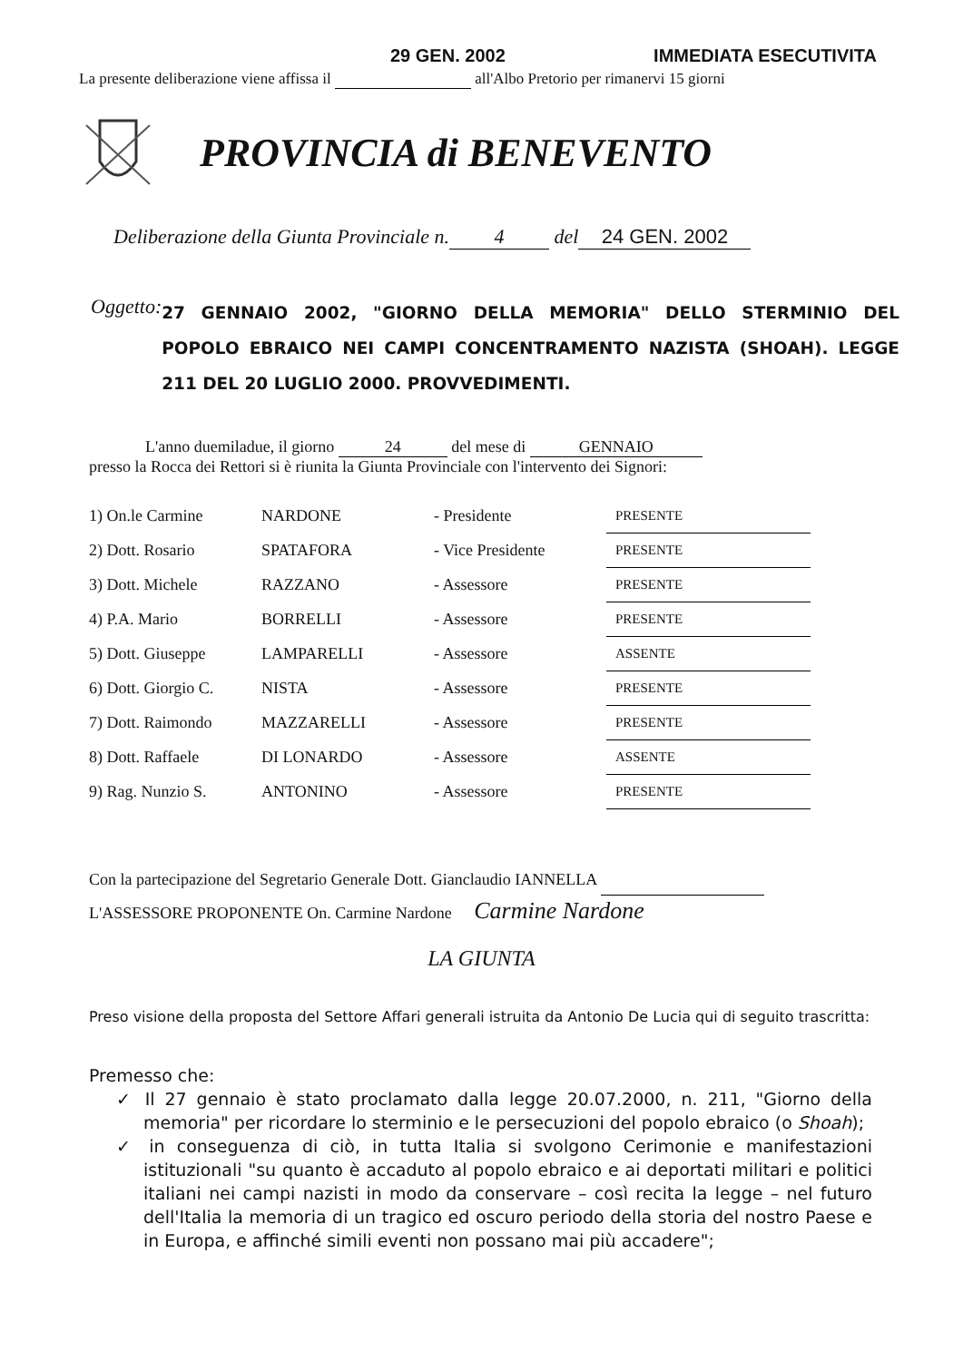29 GEN. 2002 IMMEDIATA ESECUTIVITA
La presente deliberazione viene affissa il all'Albo Pretorio per rimanervi 15 giorni
PROVINCIA di BENEVENTO
Deliberazione della Giunta Provinciale n. 4 del 24 GEN. 2002
Oggetto:
27 GENNAIO 2002, "GIORNO DELLA MEMORIA" DELLO STERMINIO DEL POPOLO EBRAICO NEI CAMPI CONCENTRAMENTO NAZISTA (SHOAH). LEGGE 211 DEL 20 LUGLIO 2000. PROVVEDIMENTI.
L'anno duemiladue, il giorno 24 del mese di GENNAIO
presso la Rocca dei Rettori si è riunita la Giunta Provinciale con l'intervento dei Signori:
| 1) On.le Carmine | NARDONE | - Presidente | PRESENTE |
| 2) Dott. Rosario | SPATAFORA | - Vice Presidente | PRESENTE |
| 3) Dott. Michele | RAZZANO | - Assessore | PRESENTE |
| 4) P.A. Mario | BORRELLI | - Assessore | PRESENTE |
| 5) Dott. Giuseppe | LAMPARELLI | - Assessore | ASSENTE |
| 6) Dott. Giorgio C. | NISTA | - Assessore | PRESENTE |
| 7) Dott. Raimondo | MAZZARELLI | - Assessore | PRESENTE |
| 8) Dott. Raffaele | DI LONARDO | - Assessore | ASSENTE |
| 9) Rag. Nunzio S. | ANTONINO | - Assessore | PRESENTE |
Con la partecipazione del Segretario Generale Dott. Gianclaudio IANNELLA
L'ASSESSORE PROPONENTE On. Carmine Nardone Carmine Nardone
LA GIUNTA
Preso visione della proposta del Settore Affari generali istruita da Antonio De Lucia qui di seguito trascritta:
Premesso che:
✓ Il 27 gennaio è stato proclamato dalla legge 20.07.2000, n. 211, "Giorno della memoria" per ricordare lo sterminio e le persecuzioni del popolo ebraico (o Shoah);
✓ in conseguenza di ciò, in tutta Italia si svolgono Cerimonie e manifestazioni istituzionali "su quanto è accaduto al popolo ebraico e ai deportati militari e politici italiani nei campi nazisti in modo da conservare – così recita la legge – nel futuro dell'Italia la memoria di un tragico ed oscuro periodo della storia del nostro Paese e in Europa, e affinché simili eventi non possano mai più accadere";